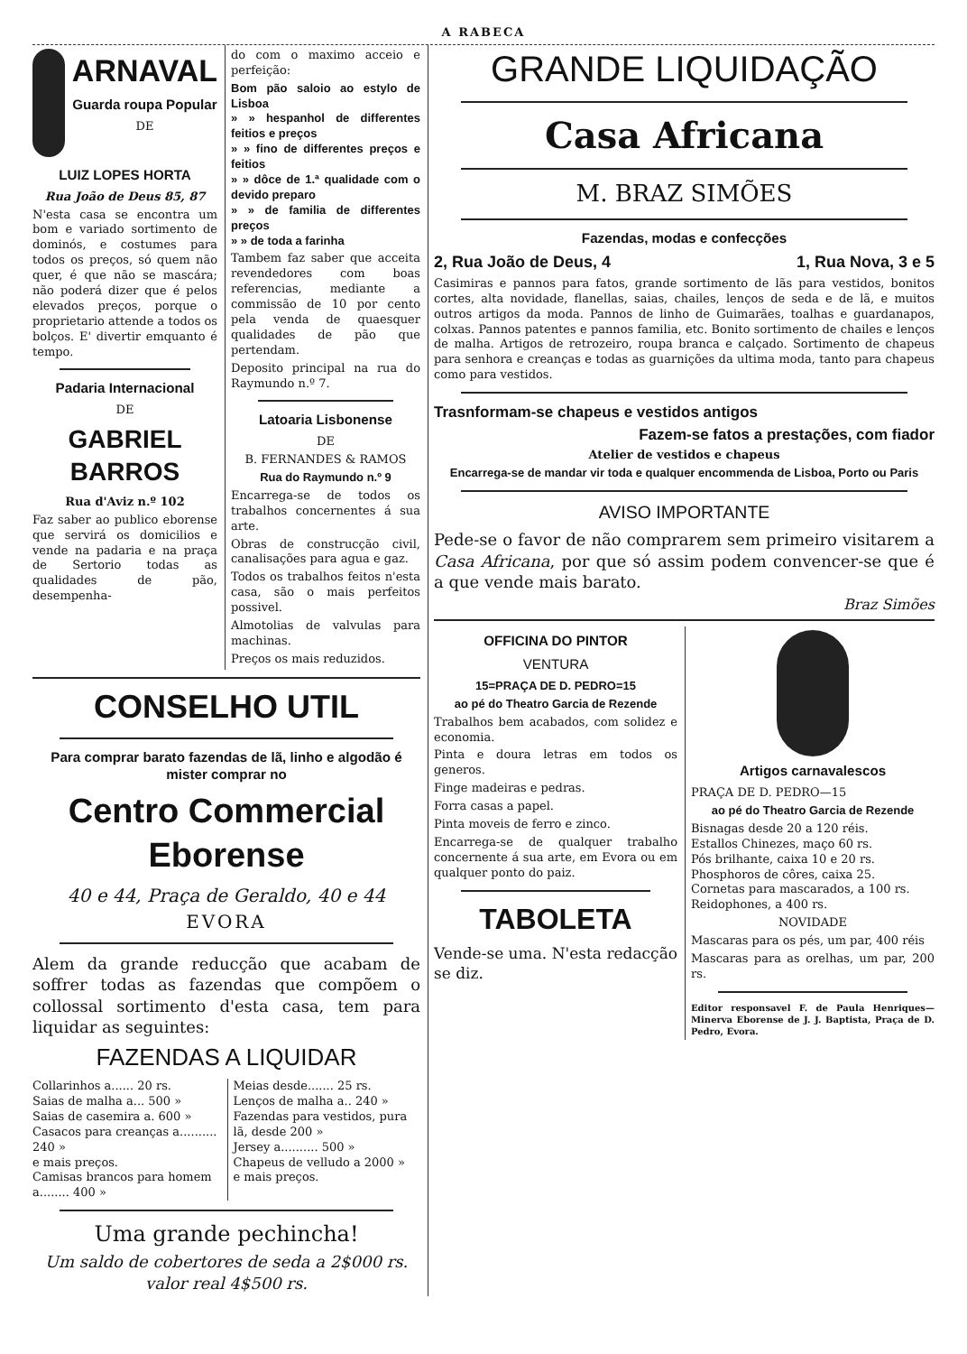A RABECA
ARNAVAL
Guarda roupa Popular
DE
LUIZ LOPES HORTA
Rua João de Deus 85, 87
N'esta casa se encontra um bom e variado sortimento de dominós, e costumes para todos os preços, só quem não quer, é que não se mascára; não poderá dizer que é pelos elevados preços, porque o proprietario attende a todos os bolços. E' divertir emquanto é tempo.
Padaria Internacional
DE
GABRIEL BARROS
Rua d'Aviz n.º 102
Faz saber ao publico eborense que servirá os domicilios e vende na padaria e na praça de Sertorio todas as qualidades de pão, desempenha-
do com o maximo acceio e perfeição:
Bom pão saloio ao estylo de Lisboa
» » hespanhol de differentes feitios e preços
» » fino de differentes preços e feitios
» » dôce de 1.ª qualidade com o devido preparo
» » de familia de differentes preços
» » de toda a farinha
Tambem faz saber que acceita revendedores com boas referencias, mediante a commissão de 10 por cento pela venda de quaesquer qualidades de pão que pertendam.
Deposito principal na rua do Raymundo n.º 7.
Latoaria Lisbonense
DE
B. FERNANDES & RAMOS
Rua do Raymundo n.º 9
Encarrega-se de todos os trabalhos concernentes á sua arte.
Obras de construcção civil, canalisações para agua e gaz.
Todos os trabalhos feitos n'esta casa, são o mais perfeitos possivel.
Almotolias de valvulas para machinas.
Preços os mais reduzidos.
CONSELHO UTIL
Para comprar barato fazendas de lã, linho e algodão é mister comprar no
Centro Commercial Eborense
40 e 44, Praça de Geraldo, 40 e 44
EVORA
Alem da grande reducção que acabam de soffrer todas as fazendas que compõem o collossal sortimento d'esta casa, tem para liquidar as seguintes:
FAZENDAS A LIQUIDAR
Collarinhos a...... 20 rs.
Saias de malha a... 500 »
Saias de casemira a. 600 »
Casacos para creanças a.......... 240 »
e mais preços.
Camisas brancos para homem a........ 400 »
Meias desde....... 25 rs.
Lenços de malha a.. 240 »
Fazendas para vestidos, pura lã, desde 200 »
Jersey a.......... 500 »
Chapeus de velludo a 2000 »
e mais preços.
Uma grande pechincha!
Um saldo de cobertores de seda a 2$000 rs. valor real 4$500 rs.
GRANDE LIQUIDAÇÃO
Casa Africana
M. BRAZ SIMÕES
Fazendas, modas e confecções
2, Rua João de Deus, 4 1, Rua Nova, 3 e 5
Casimiras e pannos para fatos, grande sortimento de lãs para vestidos, bonitos cortes, alta novidade, flanellas, saias, chailes, lenços de seda e de lã, e muitos outros artigos da moda. Pannos de linho de Guimarães, toalhas e guardanapos, colxas. Pannos patentes e pannos familia, etc. Bonito sortimento de chailes e lenços de malha. Artigos de retrozeiro, roupa branca e calçado. Sortimento de chapeus para senhora e creanças e todas as guarnições da ultima moda, tanto para chapeus como para vestidos.
Trasnformam-se chapeus e vestidos antigos
Fazem-se fatos a prestações, com fiador
Atelier de vestidos e chapeus
Encarrega-se de mandar vir toda e qualquer encommenda de Lisboa, Porto ou Paris
AVISO IMPORTANTE
Pede-se o favor de não comprarem sem primeiro visitarem a Casa Africana, por que só assim podem convencer-se que é a que vende mais barato.
Braz Simões
OFFICINA DO PINTOR
VENTURA
15=PRAÇA DE D. PEDRO=15
ao pé do Theatro Garcia de Rezende
Trabalhos bem acabados, com solidez e economia.
Pinta e doura letras em todos os generos.
Finge madeiras e pedras.
Forra casas a papel.
Pinta moveis de ferro e zinco.
Encarrega-se de qualquer trabalho concernente á sua arte, em Evora ou em qualquer ponto do paiz.
TABOLETA
Vende-se uma. N'esta redacção se diz.
Artigos carnavalescos
PRAÇA DE D. PEDRO—15
ao pé do Theatro Garcia de Rezende
Bisnagas desde 20 a 120 réis.
Estallos Chinezes, maço 60 rs.
Pós brilhante, caixa 10 e 20 rs.
Phosphoros de côres, caixa 25.
Cornetas para mascarados, a 100 rs.
Reidophones, a 400 rs.
NOVIDADE
Mascaras para os pés, um par, 400 réis
Mascaras para as orelhas, um par, 200 rs.
Editor responsavel F. de Paula Henriques—Minerva Eborense de J. J. Baptista, Praça de D. Pedro, Evora.